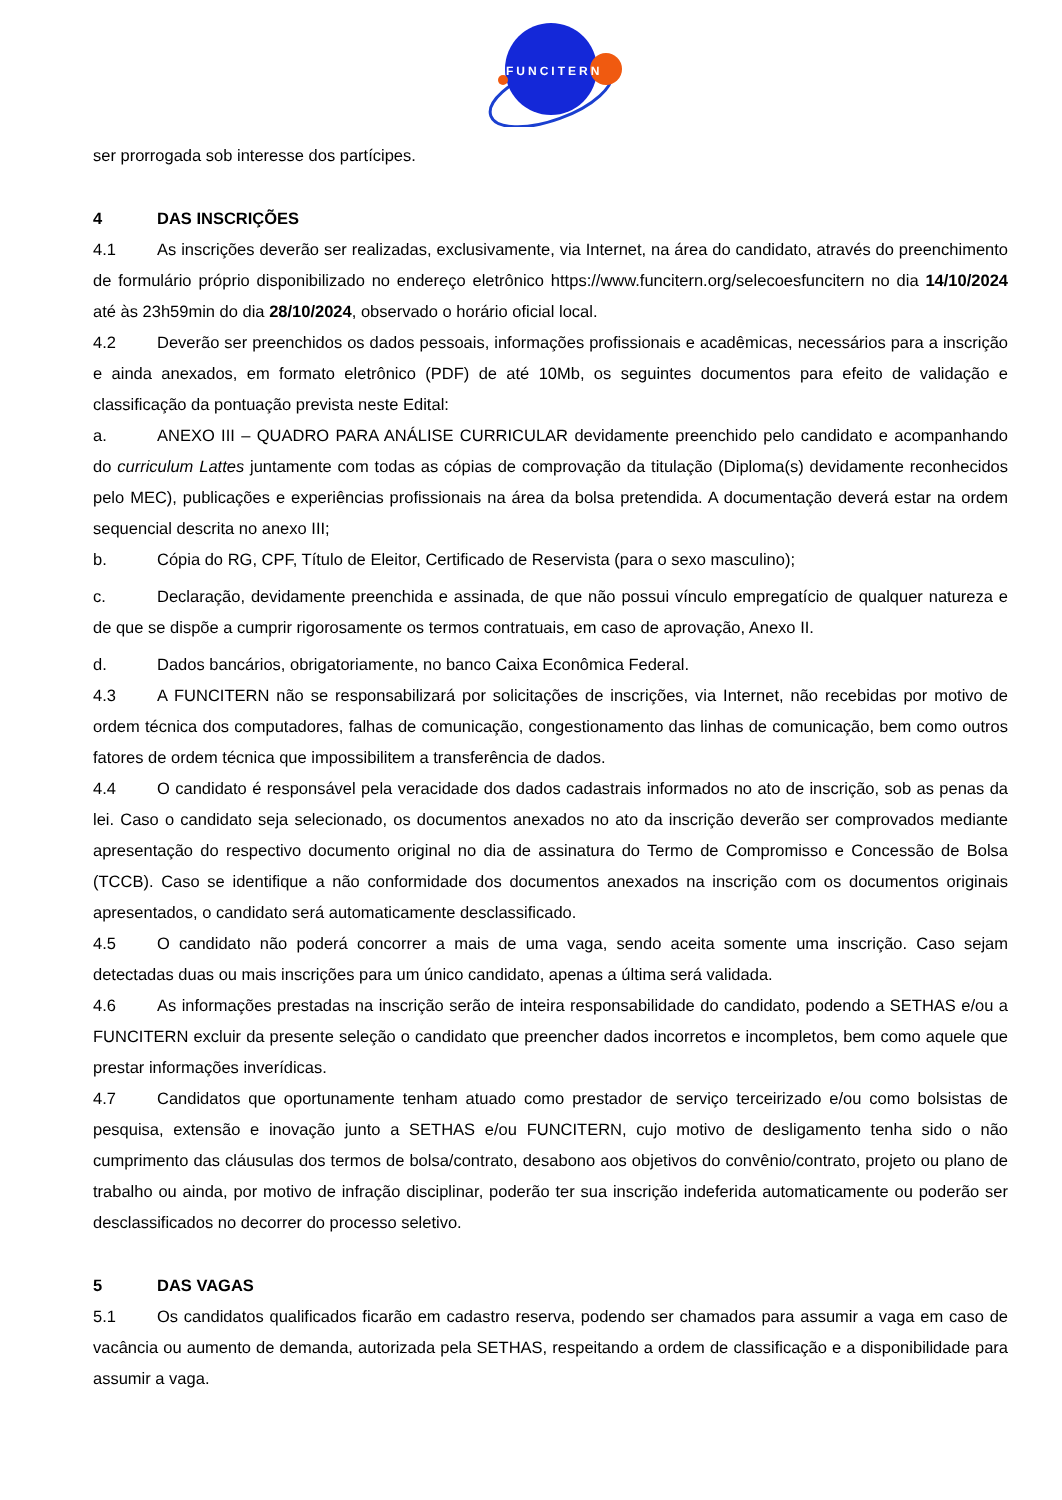FUNCITERN
ser prorrogada sob interesse dos partícipes.
4 DAS INSCRIÇÕES
4.1 As inscrições deverão ser realizadas, exclusivamente, via Internet, na área do candidato, através do preenchimento de formulário próprio disponibilizado no endereço eletrônico https://www.funcitern.org/selecoesfuncitern no dia 14/10/2024 até às 23h59min do dia 28/10/2024, observado o horário oficial local.
4.2 Deverão ser preenchidos os dados pessoais, informações profissionais e acadêmicas, necessários para a inscrição e ainda anexados, em formato eletrônico (PDF) de até 10Mb, os seguintes documentos para efeito de validação e classificação da pontuação prevista neste Edital:
a. ANEXO III – QUADRO PARA ANÁLISE CURRICULAR devidamente preenchido pelo candidato e acompanhando do curriculum Lattes juntamente com todas as cópias de comprovação da titulação (Diploma(s) devidamente reconhecidos pelo MEC), publicações e experiências profissionais na área da bolsa pretendida. A documentação deverá estar na ordem sequencial descrita no anexo III;
b. Cópia do RG, CPF, Título de Eleitor, Certificado de Reservista (para o sexo masculino);
c. Declaração, devidamente preenchida e assinada, de que não possui vínculo empregatício de qualquer natureza e de que se dispõe a cumprir rigorosamente os termos contratuais, em caso de aprovação, Anexo II.
d. Dados bancários, obrigatoriamente, no banco Caixa Econômica Federal.
4.3 A FUNCITERN não se responsabilizará por solicitações de inscrições, via Internet, não recebidas por motivo de ordem técnica dos computadores, falhas de comunicação, congestionamento das linhas de comunicação, bem como outros fatores de ordem técnica que impossibilitem a transferência de dados.
4.4 O candidato é responsável pela veracidade dos dados cadastrais informados no ato de inscrição, sob as penas da lei. Caso o candidato seja selecionado, os documentos anexados no ato da inscrição deverão ser comprovados mediante apresentação do respectivo documento original no dia de assinatura do Termo de Compromisso e Concessão de Bolsa (TCCB). Caso se identifique a não conformidade dos documentos anexados na inscrição com os documentos originais apresentados, o candidato será automaticamente desclassificado.
4.5 O candidato não poderá concorrer a mais de uma vaga, sendo aceita somente uma inscrição. Caso sejam detectadas duas ou mais inscrições para um único candidato, apenas a última será validada.
4.6 As informações prestadas na inscrição serão de inteira responsabilidade do candidato, podendo a SETHAS e/ou a FUNCITERN excluir da presente seleção o candidato que preencher dados incorretos e incompletos, bem como aquele que prestar informações inverídicas.
4.7 Candidatos que oportunamente tenham atuado como prestador de serviço terceirizado e/ou como bolsistas de pesquisa, extensão e inovação junto a SETHAS e/ou FUNCITERN, cujo motivo de desligamento tenha sido o não cumprimento das cláusulas dos termos de bolsa/contrato, desabono aos objetivos do convênio/contrato, projeto ou plano de trabalho ou ainda, por motivo de infração disciplinar, poderão ter sua inscrição indeferida automaticamente ou poderão ser desclassificados no decorrer do processo seletivo.
5 DAS VAGAS
5.1 Os candidatos qualificados ficarão em cadastro reserva, podendo ser chamados para assumir a vaga em caso de vacância ou aumento de demanda, autorizada pela SETHAS, respeitando a ordem de classificação e a disponibilidade para assumir a vaga.